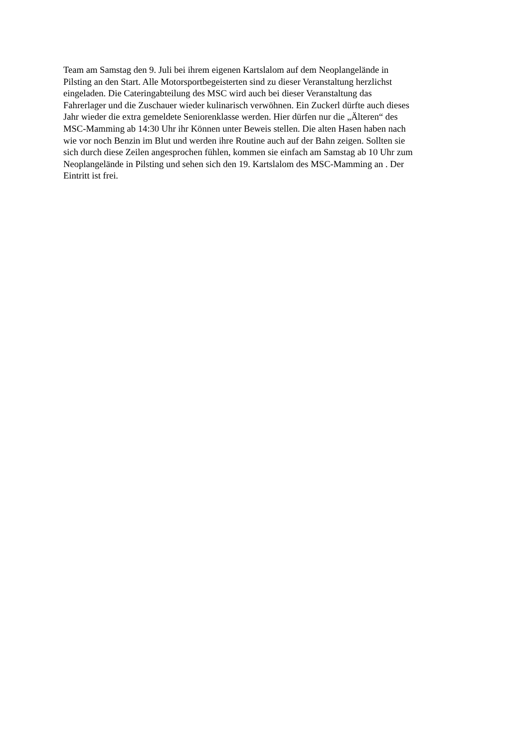Team am Samstag den 9. Juli bei ihrem eigenen Kartslalom auf dem Neoplangelände in
Pilsting an den Start. Alle Motorsportbegeisterten sind zu dieser Veranstaltung herzlichst
eingeladen. Die Cateringabteilung des MSC wird auch bei dieser Veranstaltung das
Fahrerlager und die Zuschauer wieder kulinarisch verwöhnen. Ein Zuckerl dürfte auch dieses
Jahr wieder die extra gemeldete Seniorenklasse werden. Hier dürfen nur die „Älteren“ des
MSC-Mamming ab 14:30 Uhr ihr Können unter Beweis stellen. Die alten Hasen haben nach
wie vor noch Benzin im Blut und werden ihre Routine auch auf der Bahn zeigen. Sollten sie
sich durch diese Zeilen angesprochen fühlen, kommen sie einfach am Samstag ab 10 Uhr zum
Neoplangelände in Pilsting und sehen sich den 19. Kartslalom des MSC-Mamming an . Der
Eintritt ist frei.